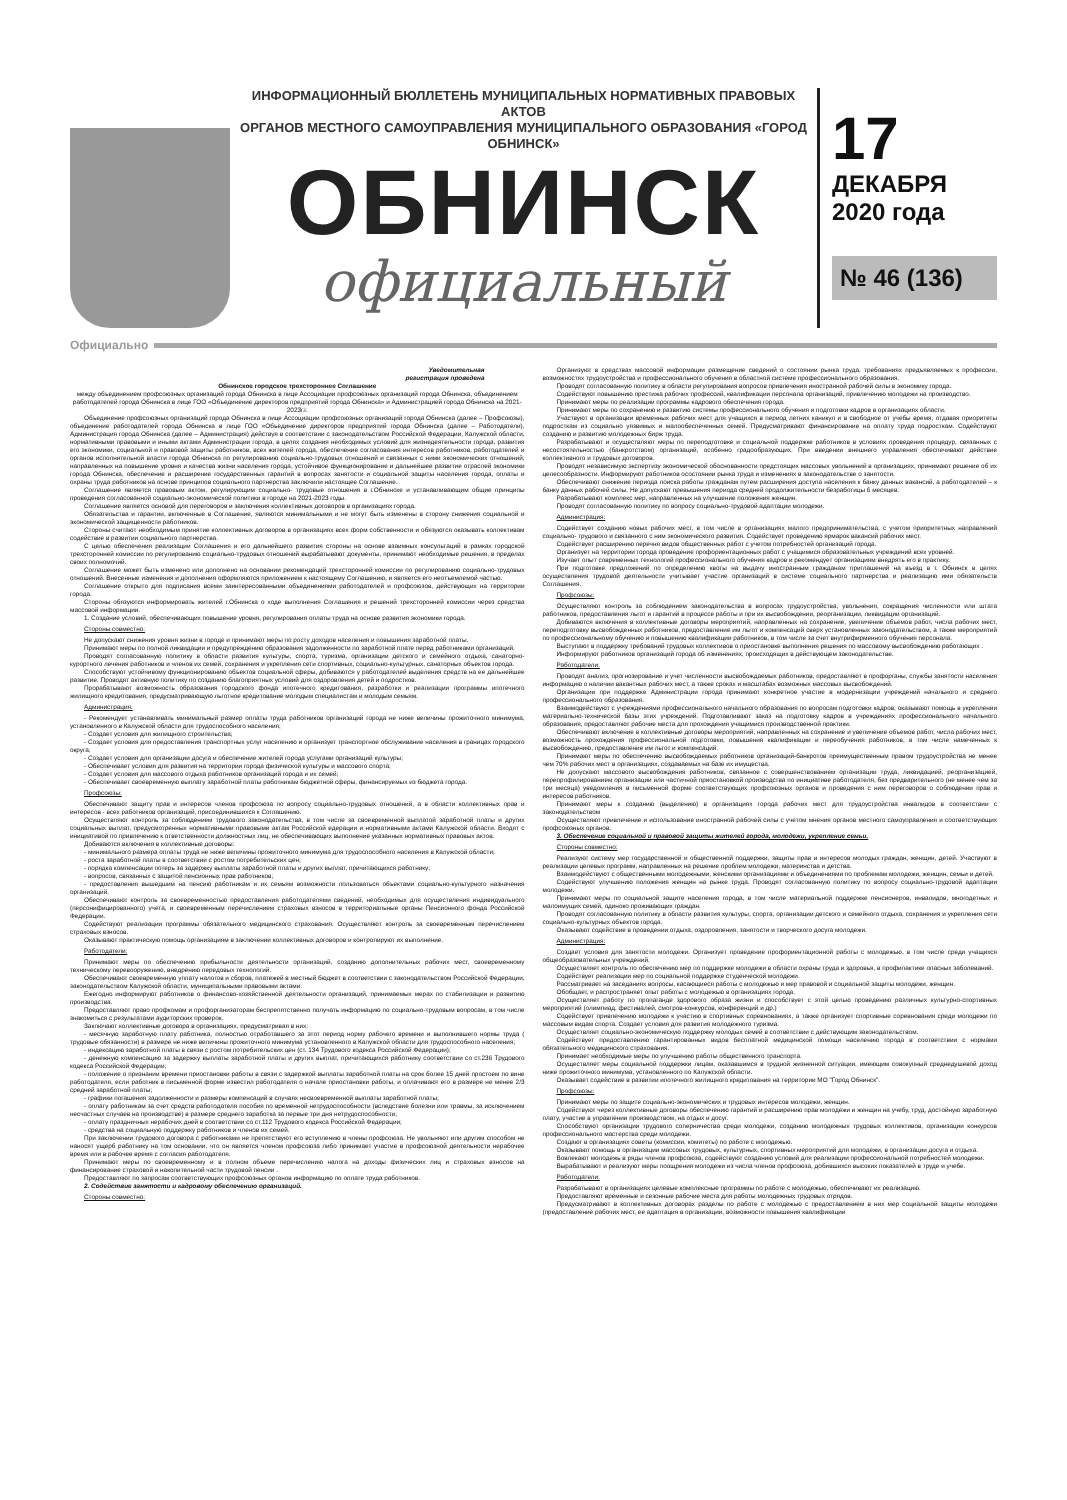ИНФОРМАЦИОННЫЙ БЮЛЛЕТЕНЬ МУНИЦИПАЛЬНЫХ НОРМАТИВНЫХ ПРАВОВЫХ АКТОВ
ОРГАНОВ МЕСТНОГО САМОУПРАВЛЕНИЯ МУНИЦИПАЛЬНОГО ОБРАЗОВАНИЯ «ГОРОД ОБНИНСК»
ОБНИНСК
официальный
17
ДЕКАБРЯ
2020 года
№ 46 (136)
Официально
Уведомительная
регистрация проведена
Обнинское городское трехстороннее Соглашение
между объединением профсоюзных организаций города Обнинска в лице Ассоциации профсоюзных организаций города Обнинска, объединением работодателей города Обнинска в лице ГОО «Объединение директоров предприятий города Обнинска» и Администрацией города Обнинска на 2021-2023г.г.
Объединение профсоюзных организаций города Обнинска в лице Ассоциации профсоюзных организаций города Обнинска (далее – Профсоюзы), объединение работодателей города Обнинска в лице ГОО «Объединение директоров предприятий города Обнинска (далее – Работодатели), Администрация города Обнинска (далее – Администрация) действуя в соответствии с законодательством Российской Федерации, Калужской области, нормативными правовыми и иными актами Администрации города, в целях создания необходимых условий для жизнедеятельности города, развития его экономики, социальной и правовой защиты работников, всех жителей города, обеспечение согласования интересов работников, работодателей и органов исполнительной власти города Обнинска по регулированию социально-трудовых отношений и связанных с ними экономических отношений, направленных на повышение уровня и качества жизни населения города, устойчивое функционирование и дальнейшее развитие отраслей экономики города Обнинска, обеспечение и расширение государственных гарантий в вопросах занятости и социальной защиты населения города, оплаты и охраны труда работников на основе принципов социального партнерства заключили настоящее Соглашение.
Соглашение является правовым актом, регулирующим социально- трудовые отношения в г.Обнинске и устанавливающим общие принципы проведения согласованной социально-экономической политики в городе на 2021-2023 годы.
Соглашение является основой для переговоров и заключения коллективных договоров в организациях города.
Обязательства и гарантии, включенные в Соглашение, являются минимальными и не могут быть изменены в сторону снижения социальной и экономической защищенности работников.
Стороны считают необходимым принятие коллективных договоров в организациях всех форм собственности и обязуются оказывать коллективам содействие в развитии социального партнерства.
С целью обеспечения реализации Соглашения и его дальнейшего развития стороны на основе взаимных консультаций в рамках городской трехсторонней комиссии по регулированию социально-трудовых отношений вырабатывают документы, принимают необходимые решения, в пределах своих полномочий.
Соглашение может быть изменено или дополнено на основании рекомендаций трехсторонней комиссии по регулированию социально-трудовых отношений. Внесенные изменения и дополнения оформляются приложением к настоящему Соглашению, и является его неотъемлемой частью.
Соглашение открыто для подписания всеми заинтересованными объединениями работодателей и профсоюзов, действующих на территории города.
Стороны обязуются информировать жителей г.Обнинска о ходе выполнения Соглашения и решений трехсторонней комиссии через средства массовой информации.
1. Создание условий, обеспечивающих повышение уровня, регулирования оплаты труда на основе развития экономики города.
Стороны совместно:
Не допускают снижения уровня жизни в городе и принимают меры по росту доходов населения и повышения заработной платы.
Принимают меры по полной ликвидации и предупреждению образования задолженности по заработной плате перед работниками организаций.
Проводят согласованную политику в области развития культуры, спорта, туризма, организации детского и семейного отдыха, санаторно-курортного лечения работников и членов их семей, сохранения и укрепления сети спортивных, социально-культурных, санаторных объектов города.
Способствуют устойчивому функционированию объектов социальной сферы, добиваются у работодателей выделения средств на ее дальнейшее развитие. Проводят активную политику по созданию благоприятных условий для оздоровления детей и подростков.
Прорабатывают возможность образования городского фонда ипотечного кредитования, разработки и реализации программы ипотечного жилищного кредитования, предусматривающую льготное кредитование молодым специалистам и молодым семьям.
Администрация:
- Рекомендует устанавливать минимальный размер оплаты труда работников организаций города не ниже величины прожиточного минимума, установленного в Калужской области для трудоспособного населения;
- Создает условия для жилищного строительства;
- Создает условия для предоставления транспортных услуг населению и организует транспортное обслуживание населения в границах городского округа;
- Создает условия для организации досуга и обеспечение жителей города услугами организаций культуры;
- Обеспечивает условия для развития на территории города физической культуры и массового спорта;
- Создает условия для массового отдыха работников организаций города и их семей;
- Обеспечивает своевременную выплату заработной платы работникам бюджетной сферы, финансируемых из бюджета города.
Профсоюзы:
Обеспечивают защиту прав и интересов членов профсоюза по вопросу социально-трудовых отношений, а в области коллективных прав и интересов - всех работников организаций, присоединившихся к Соглашению.
Осуществляют контроль за соблюдением трудового законодательства, в том числе за своевременной выплатой заработной платы и других социальных выплат, предусмотренных нормативными правовыми актам Российской едерации и нормативными актами Калужской области. Входят с инициативой по привлечению к ответственности должностных лиц, не обеспечивающих выполнение указанных нормативных правовых актов.
Добиваются включения в коллективные договоры:
- минимального размера оплаты труда не ниже величины прожиточного минимума для трудоспособного населения в Калужской области;
- роста заработной платы в соответствии с ростом потребительских цен;
- порядка компенсации потерь за задержку выплаты заработной платы и других выплат, причитающихся работнику;
- вопросов, связанных с защитой пенсионных прав работников;
- предоставления вышедшим на пенсию работникам и их семьям возможности пользоваться объектами социально-культурного назначения организаций.
Обеспечивают контроль за своевременностью предоставления работодателями сведений, необходимых для осуществления индивидуального (персонифицированного) учета, и своевременным перечислением страховых взносов в территориальные органы Пенсионного фонда Российской Федерации.
Содействуют реализации программы обязательного медицинского страхования. Осуществляют контроль за своевременным перечислением страховых взносов.
Оказывают практическую помощь организациям в заключении коллективных договоров и контролируют их выполнение.
Работодатели:
Принимают меры по обеспечению прибыльности деятельности организаций, созданию дополнительных рабочих мест, своевременному техническому перевооружению, внедрению передовых технологий.
Обеспечивают своевременную уплату налогов и сборов, платежей в местный бюджет в соответствии с законодательством Российской Федерации, законодательством Калужской области, муниципальными правовыми актами.
Ежегодно информируют работников о финансово-хозяйственной деятельности организаций, принимаемых мерах по стабилизации и развитию производства.
Предоставляют право профкомам и профорганизаторам беспрепятственно получать информацию по социально-трудовым вопросам, в том числе знакомиться с результатами аудиторских проверок.
Заключают коллективные договора в организациях, предусматривая в них:
- месячную заработную плату работника, полностью отработавшего за этот период норму рабочего времени и выполнившего нормы труда ( трудовые обязанности) в размере не ниже величины прожиточного минимума установленного в Калужской области для трудоспособного населения;
- индексацию заработной платы в связи с ростом потребительских цен (ст. 134 Трудового кодекса Российской Федерации);
- денежную компенсацию за задержку выплаты заработной платы и других выплат, причитающихся работнику соответствии со ст.236 Трудового кодекса Российской Федерации;
- положение о признании времени приостановки работы в связи с задержкой выплаты заработной платы на срок более 15 дней простоем по вине работодателя, если работник в письменной форме известил работодателя о начале приостановки работы, и оплачивают его в размере не менее 2/3 средней заработной платы;
- графики погашения задолженности и размеры компенсаций в случаях несвоевременной выплаты заработной платы;
- оплату работникам за счет средств работодателя пособия по временной нетрудоспособности (вследствие болезни или травмы, за исключением несчастных случаев на производстве) в размере среднего заработка за первые три дня нетрудоспособности;
- оплату праздничных нерабочих дней в соответствии со ст.112 Трудового кодекса Российской Федерации;
- средства на социальную поддержку работников и членов их семей.
При заключении трудового договора с работниками не препятствуют его вступлению в члены профсоюза. Не увольняют или другим способом не наносят ущерб работнику на том основании, что он является членом профсоюза либо принимает участие в профсоюзной деятельности нерабочее время или в рабочее время с согласия работодателя.
Принимают меры по своевременному и в полном объеме перечислению налога на доходы физических лиц и страховых взносов на финансирование страховой и накопительной части трудовой пенсии .
Предоставляют по запросам соответствующих профсоюзных органов информацию по оплате труда работников.
2. Содействие занятости и кадровому обеспечению организаций.
Стороны совместно:
Организуют в средствах массовой информации размещение сведений о состоянии рынка труда, требованиях предъявляемых к профессии, возможностях трудоустройства и профессионального обучения в областной системе профессионального образования.
Проводят согласованную политику в области регулирования вопросов привлечения иностранной рабочей силы в экономику города.
Содействуют повышению престижа рабочих профессий, квалификации персонала организаций, привлечению молодежи на производство.
Принимают меры по реализации программы кадрового обеспечения города.
Принимают меры по сохранению и развитию системы профессионального обучения и подготовки кадров в организациях области.
Участвуют в организации временных рабочих мест для учащихся в период летних каникул и в свободное от учебы время, отдавая приоритеты подросткам из социально уязвимых и малообеспеченных семей. Предусматривают финансирование на оплату труда подросткам. Содействуют созданию и развитию молодежных бирж труда.
Разрабатывают и осуществляют меры по переподготовке и социальной поддержке работников в условиях проведения процедур, связанных с несостоятельностью (банкротством) организаций, особенно градообразующих. При введении внешнего управления обеспечивают действие коллективного и трудовых договоров.
Проводят независимую экспертизу экономической обоснованности предстоящих массовых увольнений в организациях, принимают решение об их целесообразности. Информируют работников осостоянии рынка труда и изменениях в законодательстве о занятости.
Обеспечивают снижение периода поиска работы гражданам путем расширения доступа населения к банку данных вакансий, а работодателей – к банку данных рабочей силы. Не допускают превышения периода средней продолжительности безработицы 6 месяцев.
Разрабатывают комплекс мер, направленных на улучшение положения женщин.
Проводят согласованную политику по вопросу социально-трудовой адаптации молодежи.
Администрация:
Содействует созданию новых рабочих мест, в том числе в организациях малого предпринимательства, с учетом приоритетных направлений социально- трудового и связанного с ним экономического развития. Содействует проведению ярмарок вакансий рабочих мест.
Содействует расширению перечня видов общественных работ с учетом потребностей организаций города.
Организует на территории города проведение профориентационных работ с учащимися образовательных учреждений всех уровней.
Изучает опыт современных технологий профессионального обучения кадров и рекомендует организациям внедрять его в практику.
При подготовке предложений по определению квоты на выдачу иностранным гражданам приглашений на въезд в г. Обнинск в целях осуществления трудовой деятельности учитывает участие организаций в системе социального партнерства и реализацию ими обязательств Соглашения.
Профсоюзы:
Осуществляют контроль за соблюдением законодательства в вопросах трудоустройства, увольнения, сокращения численности или штата работников, предоставления льгот и гарантий в процессе работы и при их высвобождении, реорганизации, ликвидации организаций.
Добиваются включения в коллективные договоры мероприятий, направленных на сохранение, увеличение объемов работ, числа рабочих мест, переподготовку высвобожденных работников, предоставление им льгот и компенсаций сверх установленных законодательством, а также мероприятий по профессиональному обучению и повышению квалификации работников, в том числе за счет внутрифирменного обучения персонала.
Выступают в поддержку требований трудовых коллективов о приостановке выполнения решения по массовому высвобождению работающих .
Информируют работников организаций города об изменениях, происходящих в действующем законодательстве.
Работодатели:
Проводят анализ, прогнозирование и учет численности высвобождаемых работников, предоставляют в профорганы, службы занятости населения информацию о наличии вакантных рабочих мест, а также сроках и масштабах возможных массовых высвобождений.
Организации при поддержке Администрации города принимают конкретное участие в модернизации учреждений начального и среднего профессионального образования.
Взаимодействуют с учреждениями профессионального начального образования по вопросам подготовки кадров, оказывают помощь в укреплении материально-технической базы этих учреждений. Подготавливают заказ на подготовку кадров в учреждениях профессионального начального образования, предоставляют рабочие места для прохождения учащимися производственной практики.
Обеспечивают включение в коллективные договоры мероприятий, направленных на сохранение и увеличение объемов работ, числа рабочих мест, возможность прохождения профессиональной подготовки, повышения квалификации и переобучения работников, в том числе намеченных к высвобождению, предоставление им льгот и компенсаций.
Принимают меры по обеспечению высвобождаемых работников организаций-банкротов преимущественным правом трудоустройства не менее чем 70% рабочих мест в организациях, создаваемых на базе их имущества.
Не допускают массового высвобождения работников, связанное с совершенствованием организации труда, ликвидацией, реорганизацией, перепрофилированием организации или частичной приостановкой производства по инициативе работодателя, без предварительного (не менее чем за три месяца) уведомления в письменной форме соответствующих профсоюзных органов и проведения с ним переговоров о соблюдении прав и интересов работников.
Принимают меры к созданию (выделению) в организациях города рабочих мест для трудоустройства инвалидов в соответствии с законодательством
Осуществляют привлечение и использование иностранной рабочей силы с учетом мнения органов местного самоуправления и соответствующих профсоюзных органов.
3. Обеспечение социальной и правовой защиты жителей города, молодежи, укрепление семьи.
Стороны совместно:
Реализуют систему мер государственной и общественной поддержки, защиты прав и интересов молодых граждан, женщин, детей. Участвуют в реализации целевых программ, направленных на решение проблем молодежи, материнства и детства.
Взаимодействуют с общественными молодежными, женскими организациями и объединениями по проблемам молодежи, женщин, семьи и детей.
Содействуют улучшению положения женщин на рынке труда. Проводят согласованную политику по вопросу социально-трудовой адаптации молодежи.
Принимают меры по социальной защите населения города, в том числе материальной поддержке пенсионеров, инвалидов, многодетных и малоимущих семей, одиноко проживающих граждан.
Проводят согласованную политику в области развития культуры, спорта, организации детского и семейного отдыха, сохранения и укрепления сети социально-культурных объектов города.
Оказывают содействие в проведении отдыха, оздоровления, занятости и творческого досуга молодежи.
Администрация:
Создает условия для занятости молодежи. Организует проведение профориентационной работы с молодежью, в том числе среди учащихся общеобразовательных учреждений.
Осуществляет контроль по обеспечению мер по поддержке молодежи в области охраны труда и здоровья, в профилактике опасных заболеваний.
Содействует реализации мер по социальной поддержке студенческой молодежи.
Рассматривает на заседаниях вопросы, касающиеся работы с молодежью и мер правовой и социальной защиты молодежи, женщин.
Обобщает, и распространяет опыт работы с молодежью в организациях города.
Осуществляет работу по пропаганде здорового образа жизни и способствует с этой целью проведению различных культурно-спортивных мероприятий (олимпиад, фестивалей, смотров-конкурсов, конференций и др.)
Содействует привлечению молодежи к участию в спортивных соревнованиях, а также организует спортивные соревнования среди молодежи по массовым видам спорта. Создает условия для развития молодежного туризма.
Осуществляет социально-экономическую поддержку молодых семей в соответствии с действующим законодательством.
Содействует предоставлению гарантированных видов бесплатной медицинской помощи населению города в соответствии с нормами обязательного медицинского страхования.
Принимает необходимые меры по улучшению работы общественного транспорта.
Осуществляет меры социальной поддержки лицам, оказавшимся в трудной жизненной ситуации, имеющим совокупный среднедушевой доход ниже прожиточного минимума, установленного по Калужской области.
Оказывает содействие в развитии ипотечного жилищного кредитования на территории МО "Город Обнинск".
Профсоюзы:
Принимают меры по защите социально-экономических и трудовых интересов молодежи, женщин.
Содействуют через коллективные договоры обеспечению гарантий и расширению прав молодежи и женщин на учебу, труд, достойную заработную плату, участие в управлении производством, на отдых и досуг.
Способствуют организации трудового соперничества среди молодежи, созданию молодежных трудовых коллективов, организации конкурсов профессионального мастерства среди молодежи.
Создают в организациях советы (комиссии, комитеты) по работе с молодежью.
Оказывают помощь в организации массовых трудовых, культурных, спортивных мероприятий для молодежи, в организации досуга и отдыха.
Вовлекают молодежь в ряды членов профсоюза, содействуют созданию условий для реализации профессиональной потребностей молодежи.
Вырабатывают и реализуют меры поощрения молодежи из числа членов профсоюза, добившихся высоких показателей в труде и учебе.
Работодатели:
Разрабатывают в организациях целевые комплексные программы по работе с молодежью, обеспечивают их реализацию.
Предоставляют временные и сезонные рабочие места для работы молодежных трудовых отрядов.
Предусматривают в коллективных договорах разделы по работе с молодежью с предоставлением в них мер социальной защиты молодежи (предоставление рабочих мест, ее адаптация в организации, возможности повышения квалификации